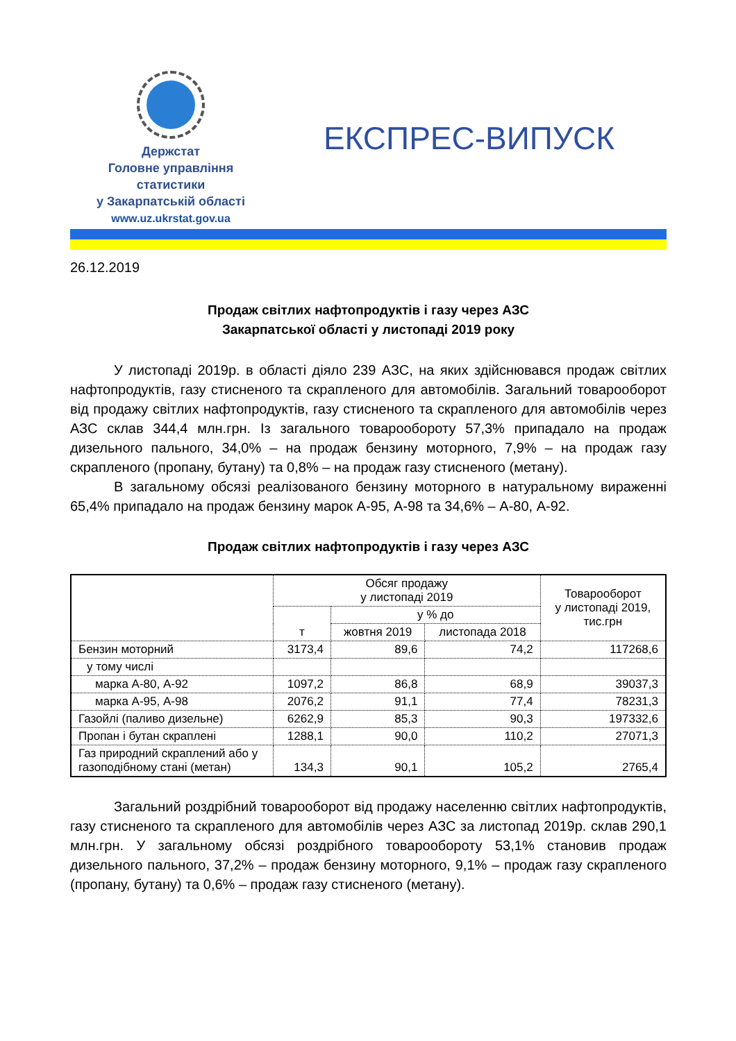Держстат
Головне управління
статистики
у Закарпатській області
www.uz.ukrstat.gov.ua
ЕКСПРЕС-ВИПУСК
26.12.2019
Продаж світлих нафтопродуктів і газу через АЗС
Закарпатської області у листопаді 2019 року
У листопаді 2019р. в області діяло 239 АЗС, на яких здійснювався продаж світлих нафтопродуктів, газу стисненого та скрапленого для автомобілів. Загальний товарооборот від продажу світлих нафтопродуктів, газу стисненого та скрапленого для автомобілів через АЗС склав 344,4 млн.грн. Із загального товарообороту 57,3% припадало на продаж дизельного пального, 34,0% – на продаж бензину моторного, 7,9% – на продаж газу скрапленого (пропану, бутану) та 0,8% – на продаж газу стисненого (метану).
В загальному обсязі реалізованого бензину моторного в натуральному вираженні 65,4% припадало на продаж бензину марок А-95, А-98 та 34,6% – А-80, А-92.
Продаж світлих нафтопродуктів і газу через АЗС
| | Обсяг продажу у листопаді 2019 | | | Товарооборот у листопаді 2019, тис.грн |
| --- | --- | --- | --- | --- |
| | т | у % до | | |
| | | жовтня 2019 | листопада 2018 | |
| Бензин моторний | 3173,4 | 89,6 | 74,2 | 117268,6 |
| у тому числі | | | | |
| марка А-80, А-92 | 1097,2 | 86,8 | 68,9 | 39037,3 |
| марка А-95, А-98 | 2076,2 | 91,1 | 77,4 | 78231,3 |
| Газойлі (паливо дизельне) | 6262,9 | 85,3 | 90,3 | 197332,6 |
| Пропан і бутан скраплені | 1288,1 | 90,0 | 110,2 | 27071,3 |
| Газ природний скраплений або у газоподібному стані (метан) | 134,3 | 90,1 | 105,2 | 2765,4 |
Загальний роздрібний товарооборот від продажу населенню світлих нафтопродуктів, газу стисненого та скрапленого для автомобілів через АЗС за листопад 2019р. склав 290,1 млн.грн. У загальному обсязі роздрібного товарообороту 53,1% становив продаж дизельного пального, 37,2% – продаж бензину моторного, 9,1% – продаж газу скрапленого (пропану, бутану) та 0,6% – продаж газу стисненого (метану).